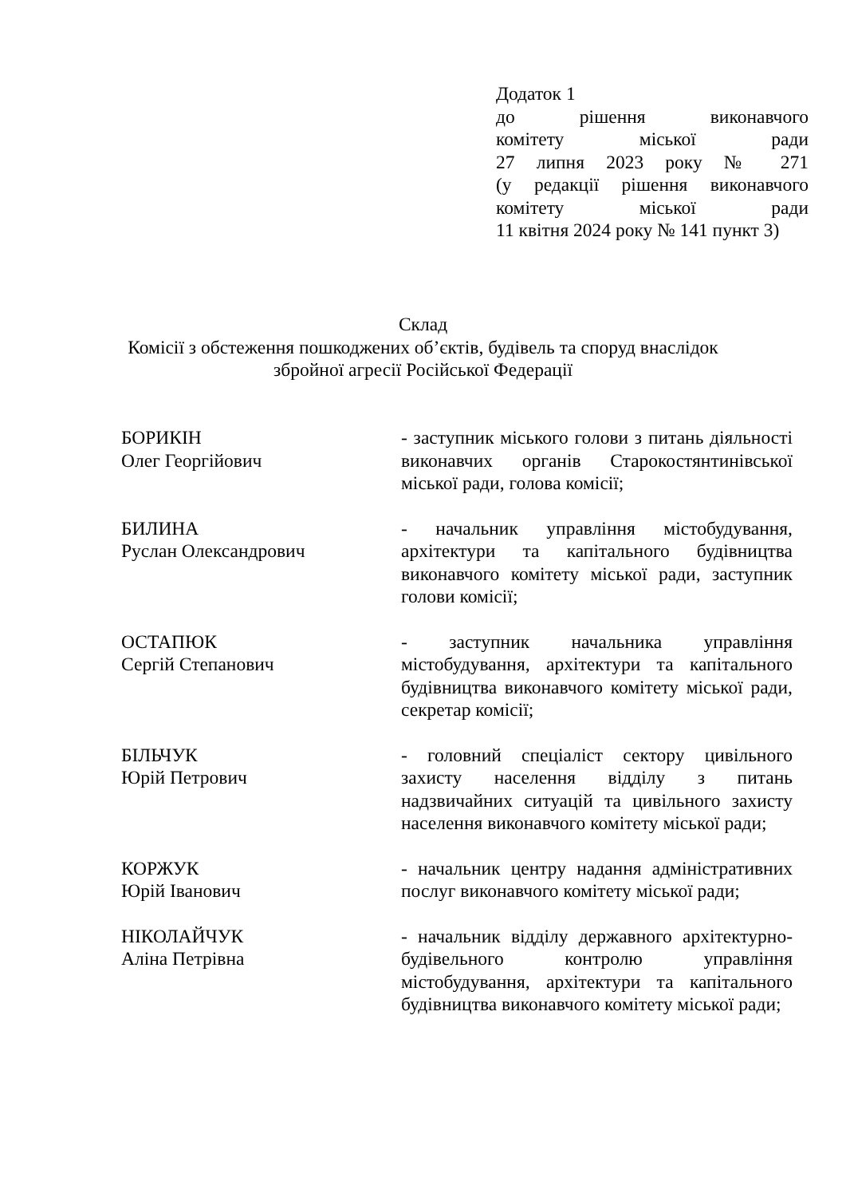Додаток 1
до рішення виконавчого
комітету міської ради
27 липня 2023 року № 271
(у редакції рішення виконавчого
комітету міської ради
11 квітня 2024 року № 141 пункт 3)
Склад
Комісії з обстеження пошкоджених об’єктів, будівель та споруд внаслідок
збройної агресії Російської Федерації
БОРИКІН
Олег Георгійович
- заступник міського голови з питань діяльності виконавчих органів Старокостянтинівської міської ради, голова комісії;
БИЛИНА
Руслан Олександрович
- начальник управління містобудування, архітектури та капітального будівництва виконавчого комітету міської ради, заступник голови комісії;
ОСТАПЮК
Сергій Степанович
- заступник начальника управління містобудування, архітектури та капітального будівництва виконавчого комітету міської ради, секретар комісії;
БІЛЬЧУК
Юрій Петрович
- головний спеціаліст сектору цивільного захисту населення відділу з питань надзвичайних ситуацій та цивільного захисту населення виконавчого комітету міської ради;
КОРЖУК
Юрій Іванович
- начальник центру надання адміністративних послуг виконавчого комітету міської ради;
НІКОЛАЙЧУК
Аліна Петрівна
- начальник відділу державного архітектурно-будівельного контролю управління містобудування, архітектури та капітального будівництва виконавчого комітету міської ради;